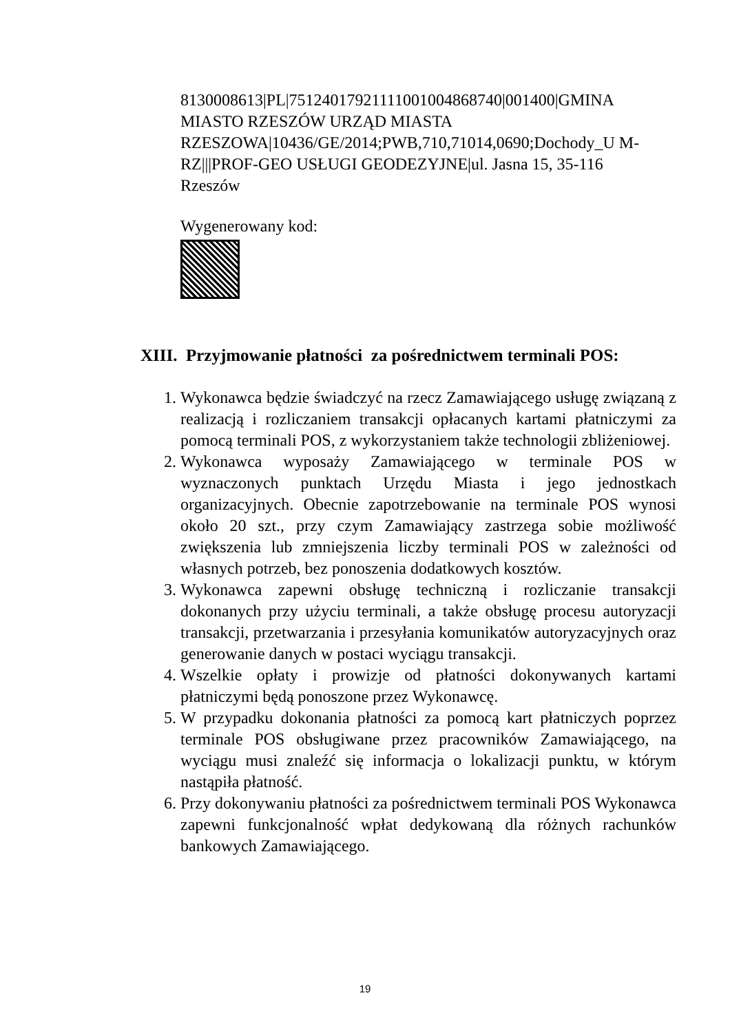8130008613|PL|75124017921111001004868740|001400|GMINA MIASTO RZESZÓW URZĄD MIASTA RZESZOWA|10436/GE/2014;PWB,710,71014,0690;Dochody_U M-RZ|||PROF-GEO USŁUGI GEODEZYJNE|ul. Jasna 15, 35-116 Rzeszów
Wygenerowany kod:
XIII. Przyjmowanie płatności za pośrednictwem terminali POS:
1. Wykonawca będzie świadczyć na rzecz Zamawiającego usługę związaną z realizacją i rozliczaniem transakcji opłacanych kartami płatniczymi za pomocą terminali POS, z wykorzystaniem także technologii zbliżeniowej.
2. Wykonawca wyposaży Zamawiającego w terminale POS w wyznaczonych punktach Urzędu Miasta i jego jednostkach organizacyjnych. Obecnie zapotrzebowanie na terminale POS wynosi około 20 szt., przy czym Zamawiający zastrzega sobie możliwość zwiększenia lub zmniejszenia liczby terminali POS w zależności od własnych potrzeb, bez ponoszenia dodatkowych kosztów.
3. Wykonawca zapewni obsługę techniczną i rozliczanie transakcji dokonanych przy użyciu terminali, a także obsługę procesu autoryzacji transakcji, przetwarzania i przesyłania komunikatów autoryzacyjnych oraz generowanie danych w postaci wyciągu transakcji.
4. Wszelkie opłaty i prowizje od płatności dokonywanych kartami płatniczymi będą ponoszone przez Wykonawcę.
5. W przypadku dokonania płatności za pomocą kart płatniczych poprzez terminale POS obsługiwane przez pracowników Zamawiającego, na wyciągu musi znaleźć się informacja o lokalizacji punktu, w którym nastąpiła płatność.
6. Przy dokonywaniu płatności za pośrednictwem terminali POS Wykonawca zapewni funkcjonalność wpłat dedykowaną dla różnych rachunków bankowych Zamawiającego.
19